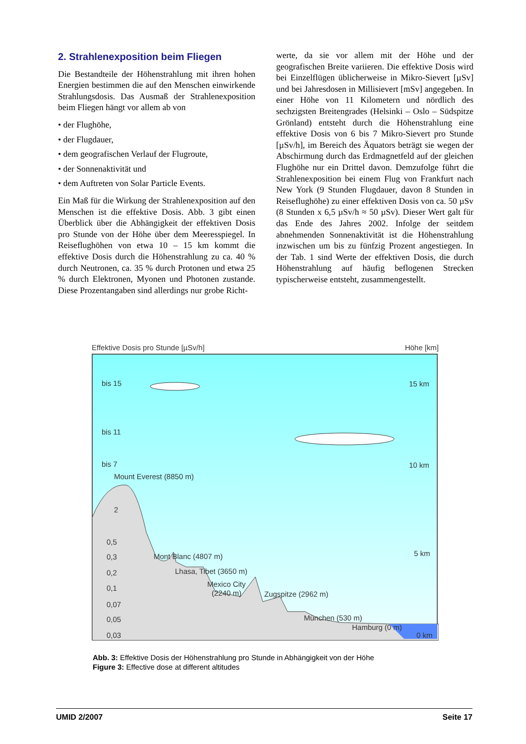2. Strahlenexposition beim Fliegen
Die Bestandteile der Höhenstrahlung mit ihren hohen Energien bestimmen die auf den Menschen einwirkende Strahlungsdosis. Das Ausmaß der Strahlenexposition beim Fliegen hängt vor allem ab von
• der Flughöhe,
• der Flugdauer,
• dem geografischen Verlauf der Flugroute,
• der Sonnenaktivität und
• dem Auftreten von Solar Particle Events.
Ein Maß für die Wirkung der Strahlenexposition auf den Menschen ist die effektive Dosis. Abb. 3 gibt einen Überblick über die Abhängigkeit der effektiven Dosis pro Stunde von der Höhe über dem Meeresspiegel. In Reiseflughöhen von etwa 10 – 15 km kommt die effektive Dosis durch die Höhenstrahlung zu ca. 40 % durch Neutronen, ca. 35 % durch Protonen und etwa 25 % durch Elektronen, Myonen und Photonen zustande. Diese Prozentangaben sind allerdings nur grobe Richt-
werte, da sie vor allem mit der Höhe und der geografischen Breite variieren. Die effektive Dosis wird bei Einzelflügen üblicherweise in Mikro-Sievert [µSv] und bei Jahresdosen in Millisievert [mSv] angegeben. In einer Höhe von 11 Kilometern und nördlich des sechzigsten Breitengrades (Helsinki – Oslo – Südspitze Grönland) entsteht durch die Höhenstrahlung eine effektive Dosis von 6 bis 7 Mikro-Sievert pro Stunde [µSv/h], im Bereich des Äquators beträgt sie wegen der Abschirmung durch das Erdmagnetfeld auf der gleichen Flughöhe nur ein Drittel davon. Demzufolge führt die Strahlenexposition bei einem Flug von Frankfurt nach New York (9 Stunden Flugdauer, davon 8 Stunden in Reiseflughöhe) zu einer effektiven Dosis von ca. 50 µSv (8 Stunden x 6,5 µSv/h ≈ 50 µSv). Dieser Wert galt für das Ende des Jahres 2002. Infolge der seitdem abnehmenden Sonnenaktivität ist die Höhenstrahlung inzwischen um bis zu fünfzig Prozent angestiegen. In der Tab. 1 sind Werte der effektiven Dosis, die durch Höhenstrahlung auf häufig beflogenen Strecken typischerweise entsteht, zusammengestellt.
Effektive Dosis pro Stunde [µSv/h] Höhe [km]
bis 15
bis 11
bis 7
Mount Everest (8850 m)
2
0,5
0,3
0,2
0,1
0,07
0,05
0,03
Mont Blanc (4807 m)
Lhasa, Tibet (3650 m)
Mexico City
(2240 m)
Zugspitze (2962 m)
München (530 m)
Hamburg (0 m)
15 km
10 km
5 km
0 km
Abb. 3: Effektive Dosis der Höhenstrahlung pro Stunde in Abhängigkeit von der Höhe
Figure 3: Effective dose at different altitudes
UMID 2/2007 Seite 17